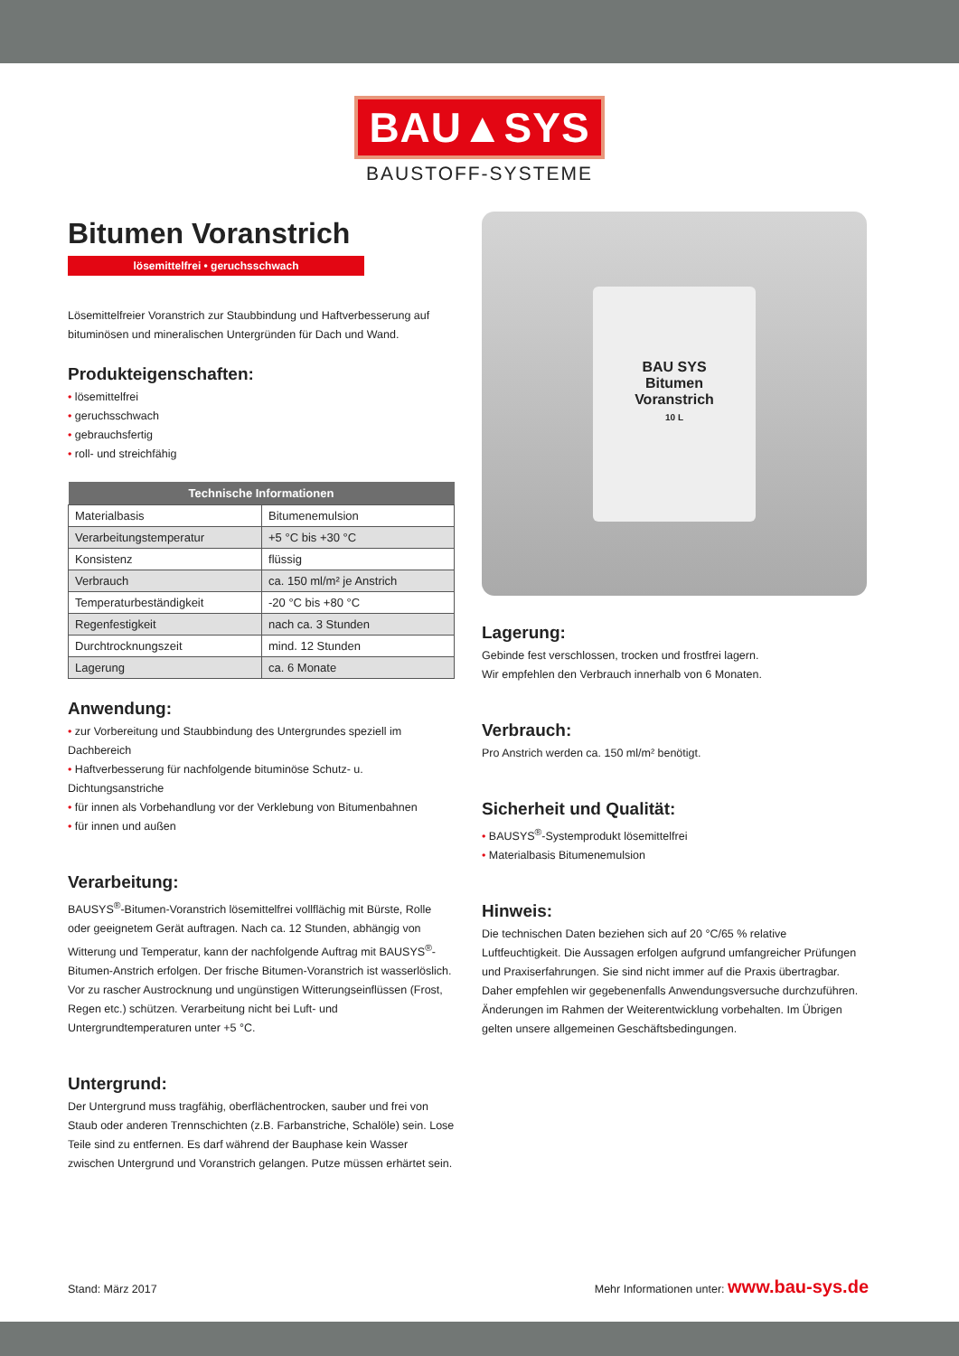BAU▲SYS
BAUSTOFF-SYSTEME
Bitumen Voranstrich
lösemittelfrei • geruchsschwach
Lösemittelfreier Voranstrich zur Staubbindung und Haftverbesserung auf bituminösen und mineralischen Untergründen für Dach und Wand.
Produkteigenschaften:
• lösemittelfrei
• geruchsschwach
• gebrauchsfertig
• roll- und streichfähig
| Technische Informationen | |
| --- | --- |
| Materialbasis | Bitumenemulsion |
| Verarbeitungstemperatur | +5 °C bis +30 °C |
| Konsistenz | flüssig |
| Verbrauch | ca. 150 ml/m² je Anstrich |
| Temperaturbeständigkeit | -20 °C bis +80 °C |
| Regenfestigkeit | nach ca. 3 Stunden |
| Durchtrocknungszeit | mind. 12 Stunden |
| Lagerung | ca. 6 Monate |
Anwendung:
• zur Vorbereitung und Staubbindung des Untergrundes speziell im Dachbereich
• Haftverbesserung für nachfolgende bituminöse Schutz- u. Dichtungsanstriche
• für innen als Vorbehandlung vor der Verklebung von Bitumenbahnen
• für innen und außen
Verarbeitung:
BAUSYS<sup>®</sup>-Bitumen-Voranstrich lösemittelfrei vollflächig mit Bürste, Rolle oder geeignetem Gerät auftragen. Nach ca. 12 Stunden, abhängig von Witterung und Temperatur, kann der nachfolgende Auftrag mit BAUSYS<sup>®</sup>-Bitumen-Anstrich erfolgen. Der frische Bitumen-Voranstrich ist wasserlöslich. Vor zu rascher Austrocknung und ungünstigen Witterungseinflüssen (Frost, Regen etc.) schützen. Verarbeitung nicht bei Luft- und Untergrundtemperaturen unter +5 °C.
Untergrund:
Der Untergrund muss tragfähig, oberflächentrocken, sauber und frei von Staub oder anderen Trennschichten (z.B. Farbanstriche, Schalöle) sein. Lose Teile sind zu entfernen. Es darf während der Bauphase kein Wasser zwischen Untergrund und Voranstrich gelangen. Putze müssen erhärtet sein.
BAU SYS
Bitumen
Voranstrich
10 L
Lagerung:
Gebinde fest verschlossen, trocken und frostfrei lagern.
Wir empfehlen den Verbrauch innerhalb von 6 Monaten.
Verbrauch:
Pro Anstrich werden ca. 150 ml/m² benötigt.
Sicherheit und Qualität:
• BAUSYS<sup>®</sup>-Systemprodukt lösemittelfrei
• Materialbasis Bitumenemulsion
Hinweis:
Die technischen Daten beziehen sich auf 20 °C/65 % relative Luftfeuchtigkeit. Die Aussagen erfolgen aufgrund umfangreicher Prüfungen und Praxiserfahrungen. Sie sind nicht immer auf die Praxis übertragbar. Daher empfehlen wir gegebenenfalls Anwendungsversuche durchzuführen. Änderungen im Rahmen der Weiterentwicklung vorbehalten. Im Übrigen gelten unsere allgemeinen Geschäftsbedingungen.
Stand: März 2017 Mehr Informationen unter: www.bau-sys.de